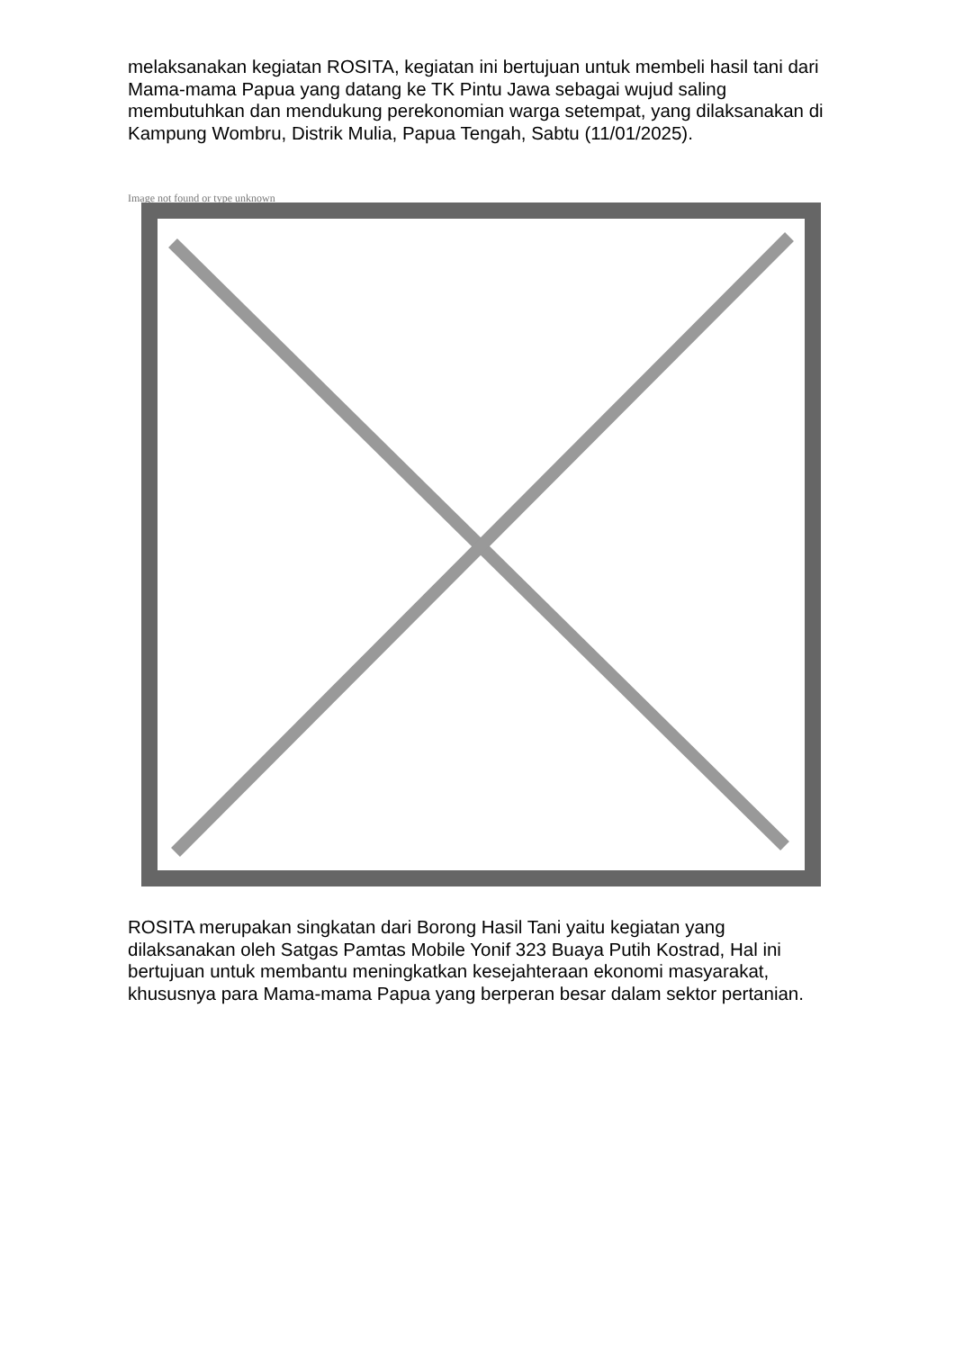melaksanakan kegiatan ROSITA, kegiatan ini bertujuan untuk membeli hasil tani dari Mama-mama Papua yang datang ke TK Pintu Jawa sebagai wujud saling membutuhkan dan mendukung perekonomian warga setempat, yang dilaksanakan di Kampung Wombru, Distrik Mulia, Papua Tengah, Sabtu (11/01/2025).
Image not found or type unknown
ROSITA merupakan singkatan dari Borong Hasil Tani yaitu kegiatan yang dilaksanakan oleh Satgas Pamtas Mobile Yonif 323 Buaya Putih Kostrad, Hal ini bertujuan untuk membantu meningkatkan kesejahteraan ekonomi masyarakat, khususnya para Mama-mama Papua yang berperan besar dalam sektor pertanian.